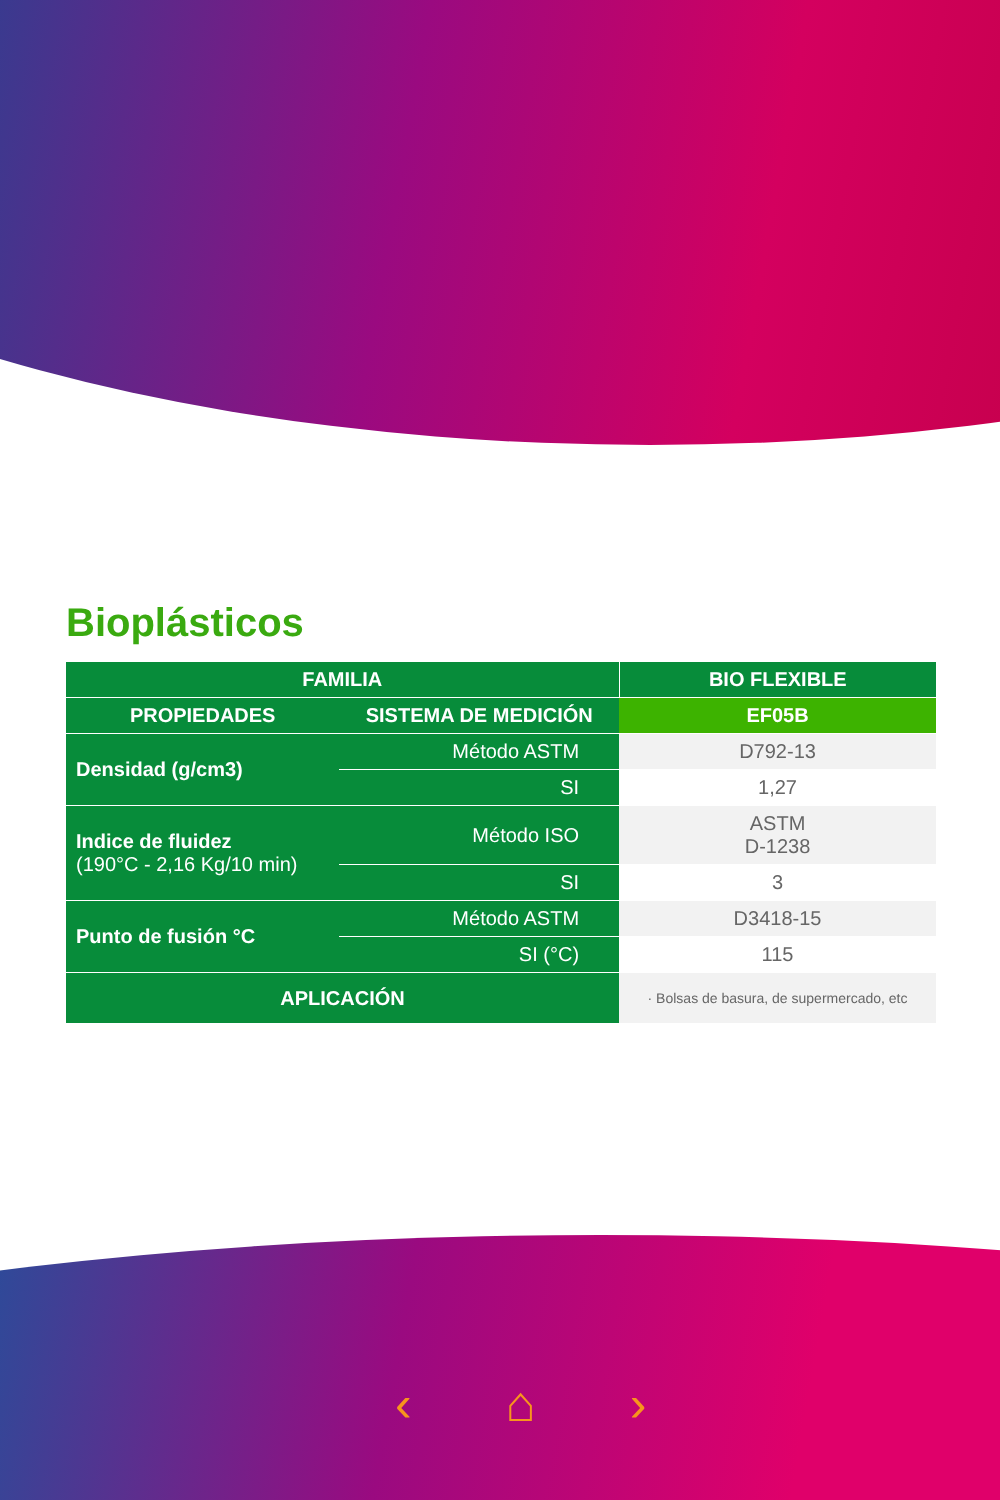Bioplásticos
| FAMILIA | | BIO FLEXIBLE |
| --- | --- | --- |
| PROPIEDADES | SISTEMA DE MEDICIÓN | EF05B |
| Densidad (g/cm3) | Método ASTM | D792-13 |
| | SI | 1,27 |
| Indice de fluidez (190°C - 2,16 Kg/10 min) | Método ISO | ASTM D-1238 |
| | SI | 3 |
| Punto de fusión °C | Método ASTM | D3418-15 |
| | SI (°C) | 115 |
| APLICACIÓN | | · Bolsas de basura, de supermercado, etc |
‹ ⌂ ›